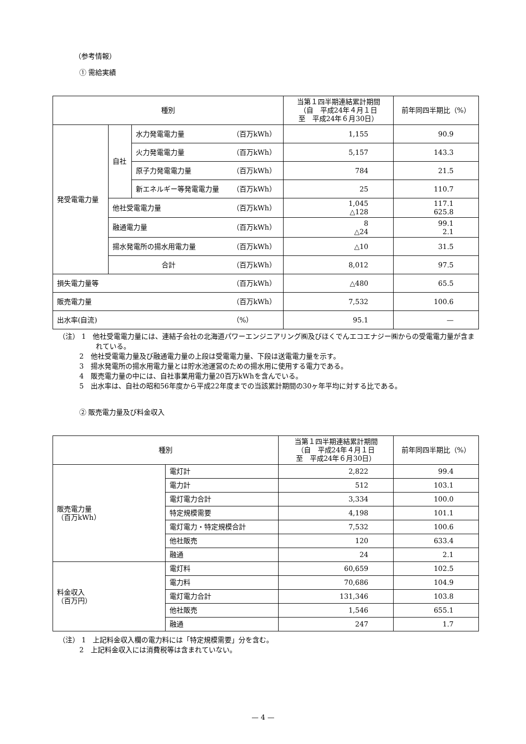（参考情報）
① 需給実績
| 種別 | | | | 当第１四半期連結累計期間 （自 平成24年４月１日 至 平成24年６月30日） | 前年同四半期比（%） |
| --- | --- | --- | --- | --- | --- |
| 発受電電力量 | 自社 | 水力発電電力量 | （百万kWh） | 1,155 | 90.9 |
| | | 火力発電電力量 | （百万kWh） | 5,157 | 143.3 |
| | | 原子力発電電力量 | （百万kWh） | 784 | 21.5 |
| | | 新エネルギー等発電電力量 | （百万kWh） | 25 | 110.7 |
| | 他社受電電力量 | | （百万kWh） | 1,045 △128 | 117.1 625.8 |
| | 融通電力量 | | （百万kWh） | 8 △24 | 99.1 2.1 |
| | 揚水発電所の揚水用電力量 | | （百万kWh） | △10 | 31.5 |
| | 合計 | | （百万kWh） | 8,012 | 97.5 |
| 損失電力量等 | | | （百万kWh） | △480 | 65.5 |
| 販売電力量 | | | （百万kWh） | 7,532 | 100.6 |
| 出水率(自流) | | | （%） | 95.1 | — |
（注） 1　他社受電電力量には、連結子会社の北海道パワーエンジニアリング㈱及びほくでんエコエナジー㈱からの受電電力量が含まれている。
　　　2　他社受電電力量及び融通電力量の上段は受電電力量、下段は送電電力量を示す。
　　　3　揚水発電所の揚水用電力量とは貯水池運営のための揚水用に使用する電力である。
　　　4　販売電力量の中には、自社事業用電力量20百万kWhを含んでいる。
　　　5　出水率は、自社の昭和56年度から平成22年度までの当該累計期間の30ヶ年平均に対する比である。
② 販売電力量及び料金収入
| 種別 | | 当第１四半期連結累計期間 （自 平成24年４月１日 至 平成24年６月30日） | 前年同四半期比（%） |
| --- | --- | --- | --- |
| 販売電力量 （百万kWh） | 電灯計 | 2,822 | 99.4 |
| | 電力計 | 512 | 103.1 |
| | 電灯電力合計 | 3,334 | 100.0 |
| | 特定規模需要 | 4,198 | 101.1 |
| | 電灯電力・特定規模合計 | 7,532 | 100.6 |
| | 他社販売 | 120 | 633.4 |
| | 融通 | 24 | 2.1 |
| 料金収入 （百万円） | 電灯料 | 60,659 | 102.5 |
| | 電力料 | 70,686 | 104.9 |
| | 電灯電力合計 | 131,346 | 103.8 |
| | 他社販売 | 1,546 | 655.1 |
| | 融通 | 247 | 1.7 |
（注） 1　上記料金収入欄の電力料には「特定規模需要」分を含む。
　　　2　上記料金収入には消費税等は含まれていない。
— 4 —